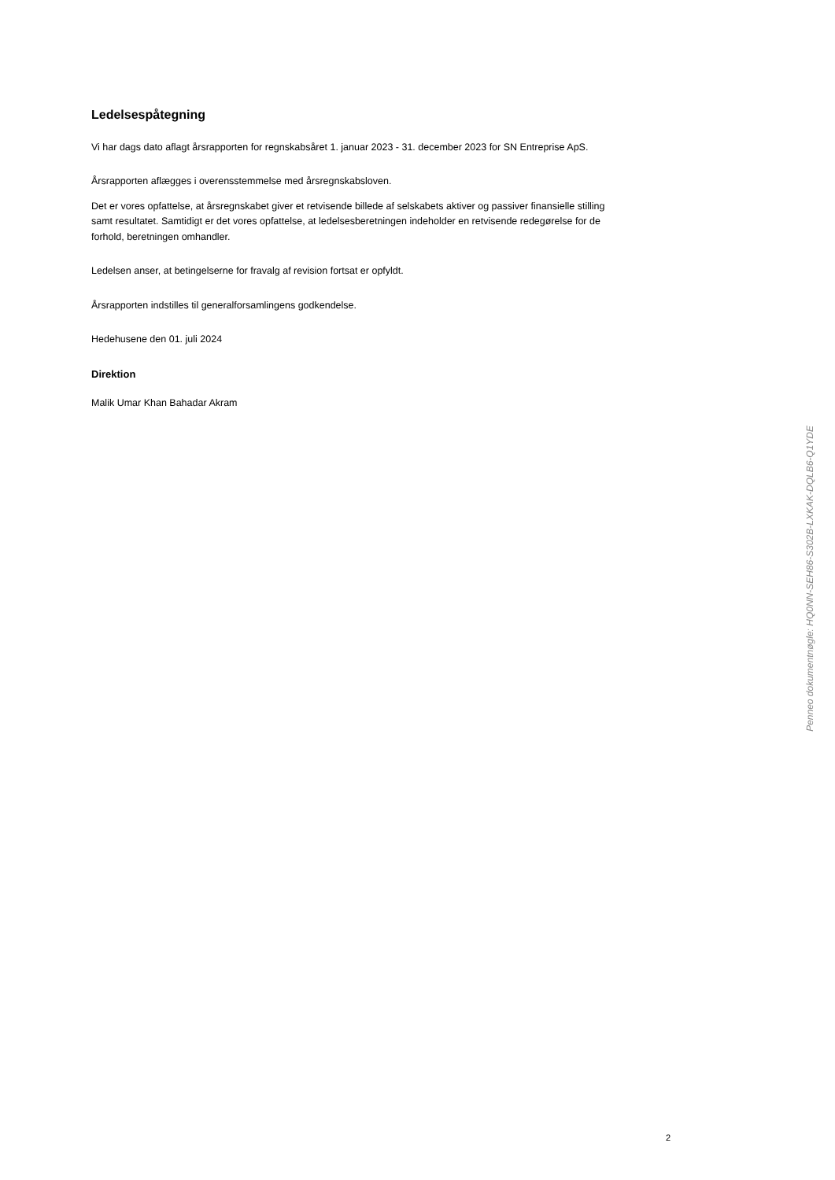Ledelsespåtegning
Vi har dags dato aflagt årsrapporten for regnskabsåret 1. januar 2023 - 31. december 2023 for SN Entreprise ApS.
Årsrapporten aflægges i overensstemmelse med årsregnskabsloven.
Det er vores opfattelse, at årsregnskabet giver et retvisende billede af selskabets aktiver og passiver finansielle stilling samt resultatet. Samtidigt er det vores opfattelse, at ledelsesberetningen indeholder en retvisende redegørelse for de forhold, beretningen omhandler.
Ledelsen anser, at betingelserne for fravalg af revision fortsat er opfyldt.
Årsrapporten indstilles til generalforsamlingens godkendelse.
Hedehusene den 01. juli 2024
Direktion
Malik Umar Khan Bahadar Akram
2
Penneo dokumentnøgle: HQ0NN-SEH86-S302B-LXKAK-DQLB6-Q1YDE